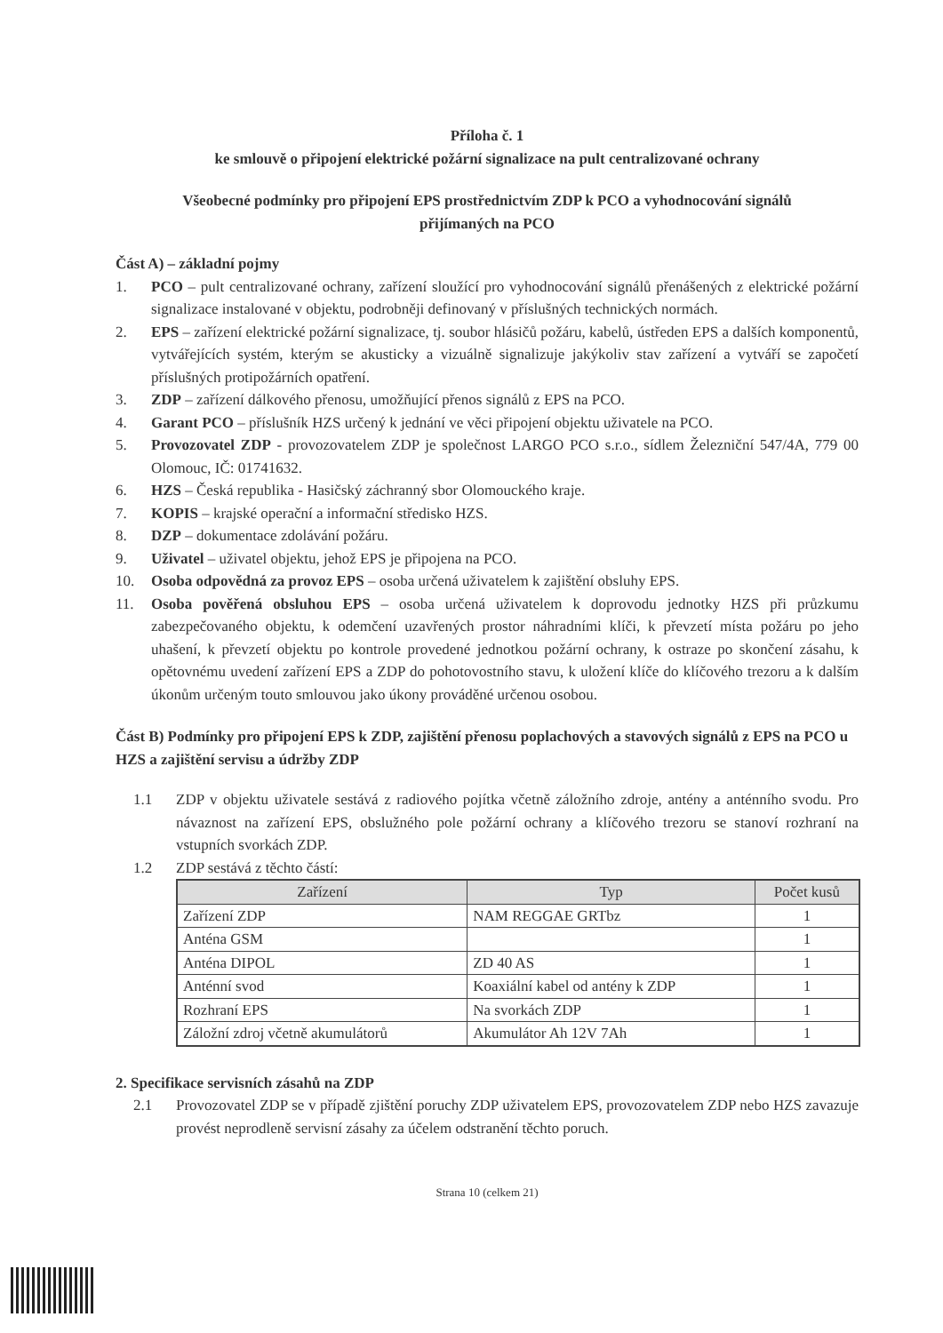Příloha č. 1
ke smlouvě o připojení elektrické požární signalizace na pult centralizované ochrany
Všeobecné podmínky pro připojení EPS prostřednictvím ZDP k PCO a vyhodnocování signálů přijímaných na PCO
Část A) – základní pojmy
1. PCO – pult centralizované ochrany, zařízení sloužící pro vyhodnocování signálů přenášených z elektrické požární signalizace instalované v objektu, podrobněji definovaný v příslušných technických normách.
2. EPS – zařízení elektrické požární signalizace, tj. soubor hlásičů požáru, kabelů, ústředen EPS a dalších komponentů, vytvářejících systém, kterým se akusticky a vizuálně signalizuje jakýkoliv stav zařízení a vytváří se započetí příslušných protipožárních opatření.
3. ZDP – zařízení dálkového přenosu, umožňující přenos signálů z EPS na PCO.
4. Garant PCO – příslušník HZS určený k jednání ve věci připojení objektu uživatele na PCO.
5. Provozovatel ZDP - provozovatelem ZDP je společnost LARGO PCO s.r.o., sídlem Železniční 547/4A, 779 00 Olomouc, IČ: 01741632.
6. HZS – Česká republika - Hasičský záchranný sbor Olomouckého kraje.
7. KOPIS – krajské operační a informační středisko HZS.
8. DZP – dokumentace zdolávání požáru.
9. Uživatel – uživatel objektu, jehož EPS je připojena na PCO.
10. Osoba odpovědná za provoz EPS – osoba určená uživatelem k zajištění obsluhy EPS.
11. Osoba pověřená obsluhou EPS – osoba určená uživatelem k doprovodu jednotky HZS při průzkumu zabezpečovaného objektu, k odemčení uzavřených prostor náhradními klíči, k převzetí místa požáru po jeho uhašení, k převzetí objektu po kontrole provedené jednotkou požární ochrany, k ostraze po skončení zásahu, k opětovnému uvedení zařízení EPS a ZDP do pohotovostního stavu, k uložení klíče do klíčového trezoru a k dalším úkonům určeným touto smlouvou jako úkony prováděné určenou osobou.
Část B) Podmínky pro připojení EPS k ZDP, zajištění přenosu poplachových a stavových signálů z EPS na PCO u HZS a zajištění servisu a údržby ZDP
1.1 ZDP v objektu uživatele sestává z radiového pojítka včetně záložního zdroje, antény a anténního svodu. Pro návaznost na zařízení EPS, obslužného pole požární ochrany a klíčového trezoru se stanoví rozhraní na vstupních svorkách ZDP.
1.2 ZDP sestává z těchto částí:
| Zařízení | Typ | Počet kusů |
| --- | --- | --- |
| Zařízení ZDP | NAM REGGAE GRTbz | 1 |
| Anténa GSM | | 1 |
| Anténa DIPOL | ZD 40 AS | 1 |
| Anténní svod | Koaxiální kabel od antény k ZDP | 1 |
| Rozhraní EPS | Na svorkách ZDP | 1 |
| Záložní zdroj včetně akumulátorů | Akumulátor Ah 12V 7Ah | 1 |
2. Specifikace servisních zásahů na ZDP
2.1 Provozovatel ZDP se v případě zjištění poruchy ZDP uživatelem EPS, provozovatelem ZDP nebo HZS zavazuje provést neprodleně servisní zásahy za účelem odstranění těchto poruch.
Strana 10 (celkem 21)